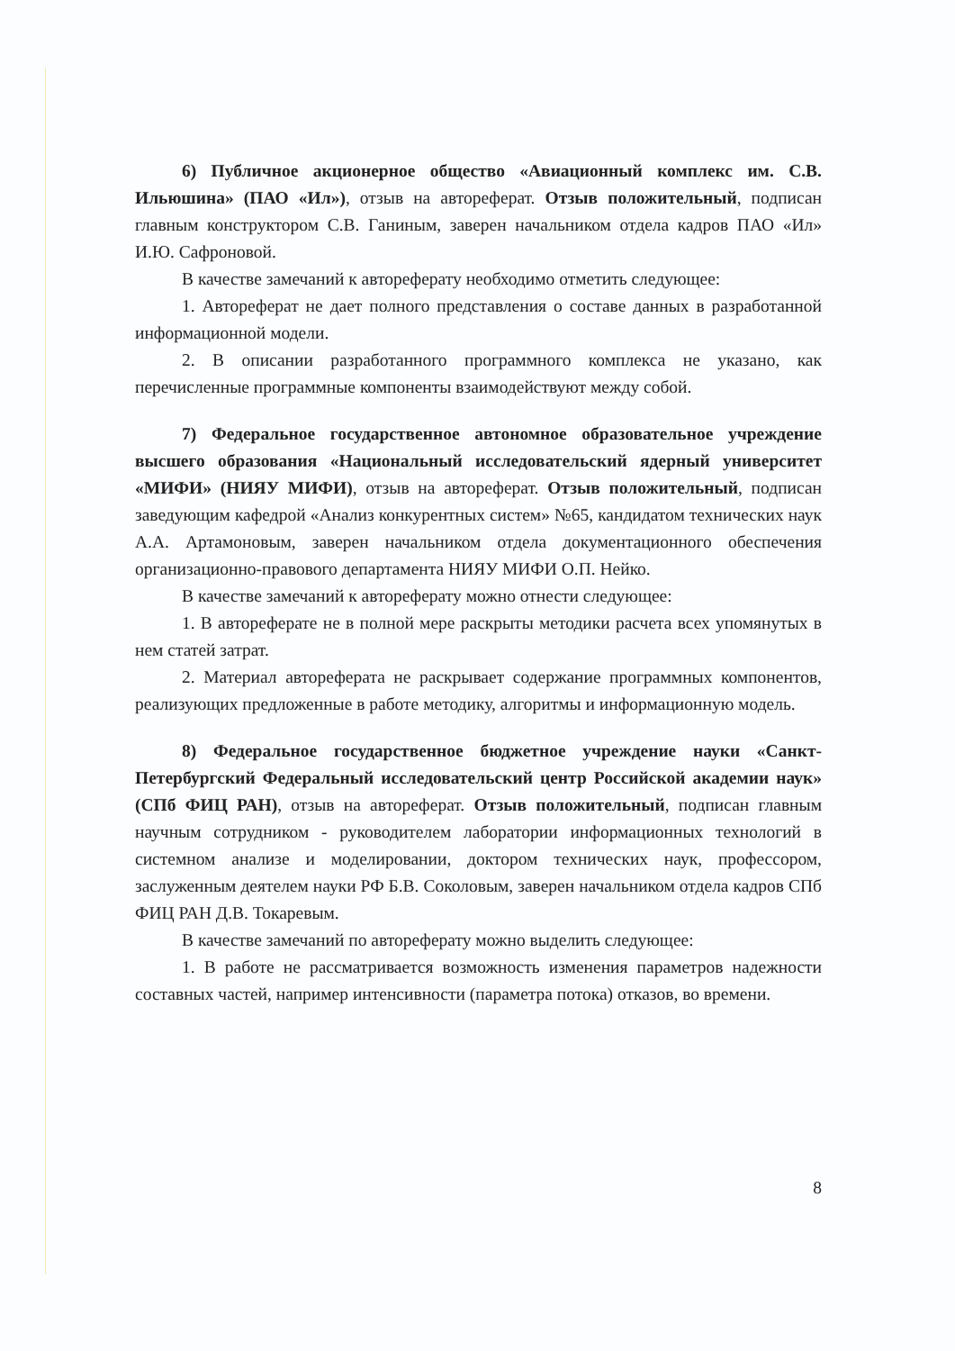6) Публичное акционерное общество «Авиационный комплекс им. С.В. Ильюшина» (ПАО «Ил»), отзыв на автореферат. Отзыв положительный, подписан главным конструктором С.В. Ганиным, заверен начальником отдела кадров ПАО «Ил» И.Ю. Сафроновой.
В качестве замечаний к автореферату необходимо отметить следующее:
1. Автореферат не дает полного представления о составе данных в разработанной информационной модели.
2. В описании разработанного программного комплекса не указано, как перечисленные программные компоненты взаимодействуют между собой.
7) Федеральное государственное автономное образовательное учреждение высшего образования «Национальный исследовательский ядерный университет «МИФИ» (НИЯУ МИФИ), отзыв на автореферат. Отзыв положительный, подписан заведующим кафедрой «Анализ конкурентных систем» №65, кандидатом технических наук А.А. Артамоновым, заверен начальником отдела документационного обеспечения организационно-правового департамента НИЯУ МИФИ О.П. Нейко.
В качестве замечаний к автореферату можно отнести следующее:
1. В автореферате не в полной мере раскрыты методики расчета всех упомянутых в нем статей затрат.
2. Материал автореферата не раскрывает содержание программных компонентов, реализующих предложенные в работе методику, алгоритмы и информационную модель.
8) Федеральное государственное бюджетное учреждение науки «Санкт-Петербургский Федеральный исследовательский центр Российской академии наук» (СПб ФИЦ РАН), отзыв на автореферат. Отзыв положительный, подписан главным научным сотрудником - руководителем лаборатории информационных технологий в системном анализе и моделировании, доктором технических наук, профессором, заслуженным деятелем науки РФ Б.В. Соколовым, заверен начальником отдела кадров СПб ФИЦ РАН Д.В. Токаревым.
В качестве замечаний по автореферату можно выделить следующее:
1. В работе не рассматривается возможность изменения параметров надежности составных частей, например интенсивности (параметра потока) отказов, во времени.
8